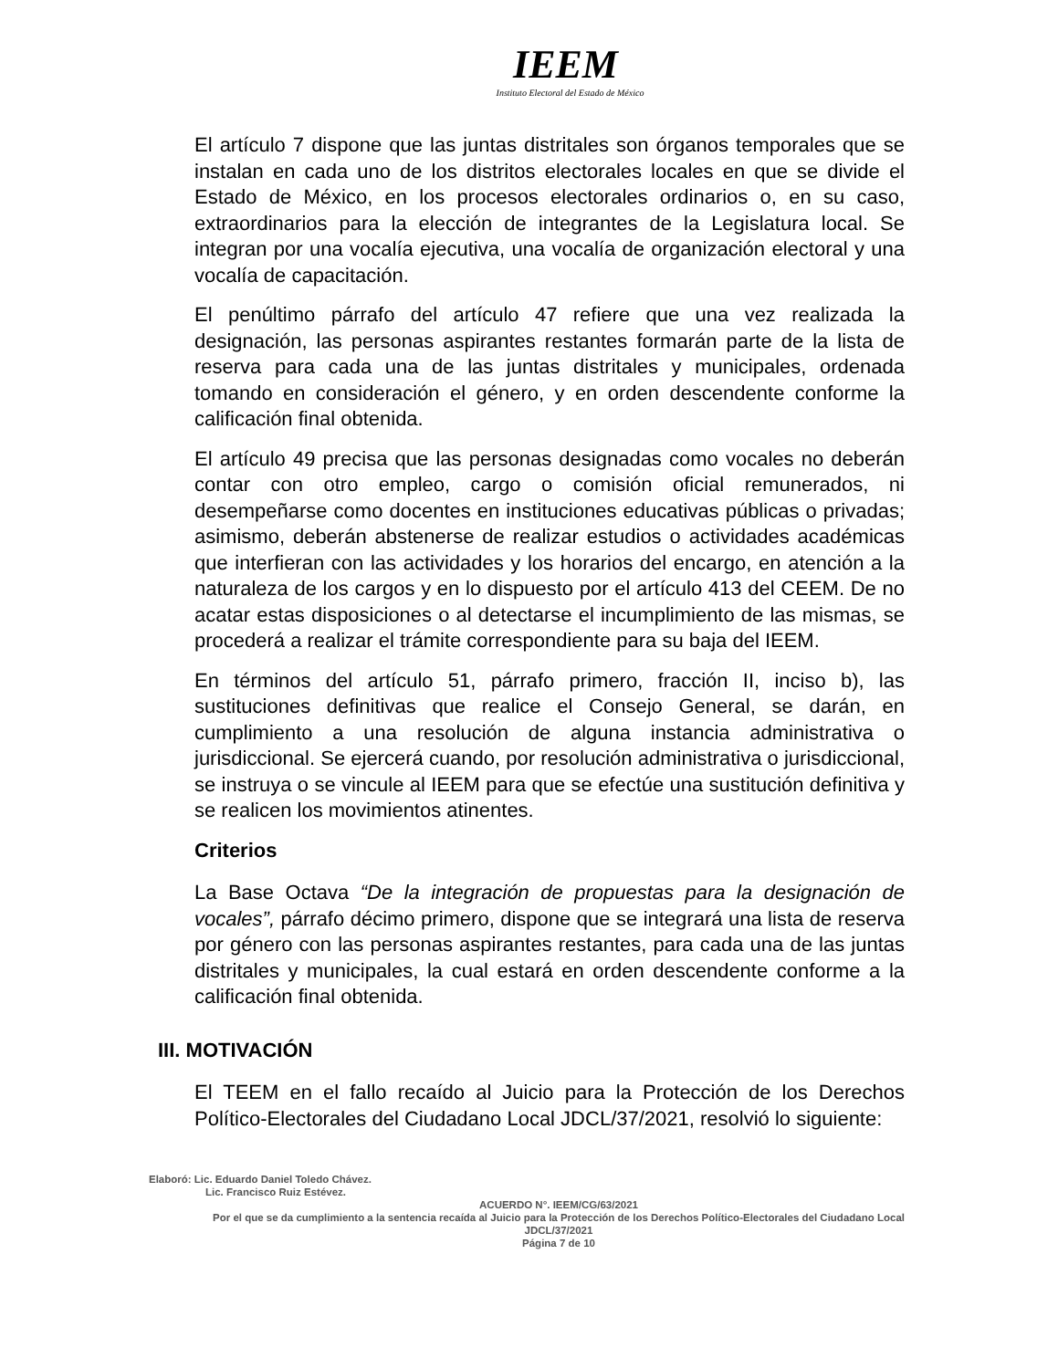IEEM
Instituto Electoral del Estado de México
El artículo 7 dispone que las juntas distritales son órganos temporales que se instalan en cada uno de los distritos electorales locales en que se divide el Estado de México, en los procesos electorales ordinarios o, en su caso, extraordinarios para la elección de integrantes de la Legislatura local. Se integran por una vocalía ejecutiva, una vocalía de organización electoral y una vocalía de capacitación.
El penúltimo párrafo del artículo 47 refiere que una vez realizada la designación, las personas aspirantes restantes formarán parte de la lista de reserva para cada una de las juntas distritales y municipales, ordenada tomando en consideración el género, y en orden descendente conforme la calificación final obtenida.
El artículo 49 precisa que las personas designadas como vocales no deberán contar con otro empleo, cargo o comisión oficial remunerados, ni desempeñarse como docentes en instituciones educativas públicas o privadas; asimismo, deberán abstenerse de realizar estudios o actividades académicas que interfieran con las actividades y los horarios del encargo, en atención a la naturaleza de los cargos y en lo dispuesto por el artículo 413 del CEEM. De no acatar estas disposiciones o al detectarse el incumplimiento de las mismas, se procederá a realizar el trámite correspondiente para su baja del IEEM.
En términos del artículo 51, párrafo primero, fracción II, inciso b), las sustituciones definitivas que realice el Consejo General, se darán, en cumplimiento a una resolución de alguna instancia administrativa o jurisdiccional. Se ejercerá cuando, por resolución administrativa o jurisdiccional, se instruya o se vincule al IEEM para que se efectúe una sustitución definitiva y se realicen los movimientos atinentes.
Criterios
La Base Octava “De la integración de propuestas para la designación de vocales”, párrafo décimo primero, dispone que se integrará una lista de reserva por género con las personas aspirantes restantes, para cada una de las juntas distritales y municipales, la cual estará en orden descendente conforme a la calificación final obtenida.
III. MOTIVACIÓN
El TEEM en el fallo recaído al Juicio para la Protección de los Derechos Político-Electorales del Ciudadano Local JDCL/37/2021, resolvió lo siguiente:
Elaboró: Lic. Eduardo Daniel Toledo Chávez.
Lic. Francisco Ruiz Estévez.
ACUERDO N°. IEEM/CG/63/2021
Por el que se da cumplimiento a la sentencia recaída al Juicio para la Protección de los Derechos Político-Electorales del Ciudadano Local JDCL/37/2021
Página 7 de 10